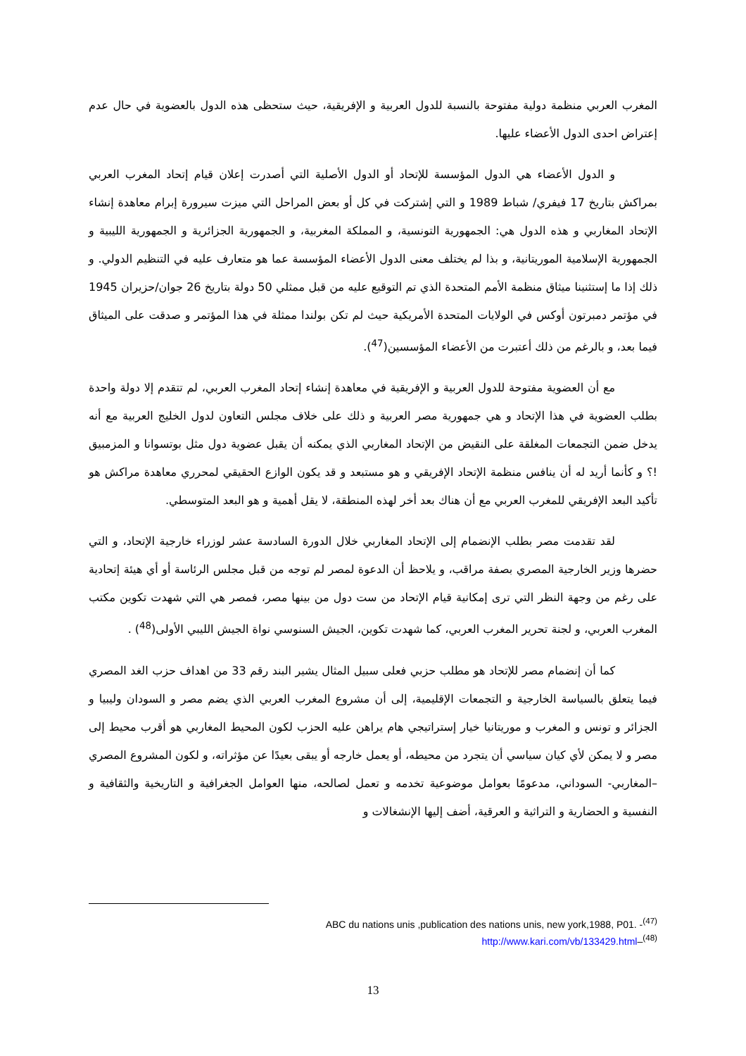المغرب العربي منظمة دولية مفتوحة بالنسبة للدول العربية و الإفريقية، حيث ستحظى هذه الدول بالعضوية في حال عدم إعتراض احدى الدول الأعضاء عليها.
و الدول الأعضاء هي الدول المؤسسة للإتحاد أو الدول الأصلية التي أصدرت إعلان قيام إتحاد المغرب العربي بمراكش بتاريخ 17 فيفري/ شباط 1989 و التي إشتركت في كل أو بعض المراحل التي ميزت سيرورة إبرام معاهدة إنشاء الإتحاد المغاربي و هذه الدول هي: الجمهورية التونسية، و المملكة المغربية، و الجمهورية الجزائرية و الجمهورية الليبية و الجمهورية الإسلامية الموريتانية، و بذا لم يختلف معنى الدول الأعضاء المؤسسة عما هو متعارف عليه في التنظيم الدولي. و ذلك إذا ما إستثنينا ميثاق منظمة الأمم المتحدة الذي تم التوقيع عليه من قبل ممثلي 50 دولة بتاريخ 26 جوان/حزيران 1945 في مؤتمر دمبرتون أوكس في الولايات المتحدة الأمريكية حيث لم تكن بولندا ممثلة في هذا المؤتمر و صدقت على الميثاق فيما بعد، و بالرغم من ذلك أعتبرت من الأعضاء المؤسسين(<sup>47</sup>).
مع أن العضوية مفتوحة للدول العربية و الإفريقية في معاهدة إنشاء إتحاد المغرب العربي، لم تتقدم إلا دولة واحدة بطلب العضوية في هذا الإتحاد و هي جمهورية مصر العربية و ذلك على خلاف مجلس التعاون لدول الخليج العربية مع أنه يدخل ضمن التجمعات المغلقة على النقيض من الإتحاد المغاربي الذي يمكنه أن يقبل عضوية دول مثل بوتسوانا و المزمبيق !؟ و كأنما أريد له أن ينافس منظمة الإتحاد الإفريقي و هو مستبعد و قد يكون الوازع الحقيقي لمحرري معاهدة مراكش هو تأكيد البعد الإفريقي للمغرب العربي مع أن هناك بعد أخر لهذه المنطقة، لا يقل أهمية و هو البعد المتوسطي.
لقد تقدمت مصر بطلب الإنضمام إلى الإتحاد المغاربي خلال الدورة السادسة عشر لوزراء خارجية الإتحاد، و التي حضرها وزير الخارجية المصري بصفة مراقب، و يلاحظ أن الدعوة لمصر لم توجه من قبل مجلس الرئاسة أو أي هيئة إتحادية على رغم من وجهة النظر التي ترى إمكانية قيام الإتحاد من ست دول من بينها مصر، فمصر هي التي شهدت تكوين مكتب المغرب العربي، و لجنة تحرير المغرب العربي، كما شهدت تكوين، الجيش السنوسي نواة الجيش الليبي الأولى(<sup>48</sup>) .
كما أن إنضمام مصر للإتحاد هو مطلب حزبي فعلى سبيل المثال يشير البند رقم 33 من اهداف حزب الغد المصري فيما يتعلق بالسياسة الخارجية و التجمعات الإقليمية، إلى أن مشروع المغرب العربي الذي يضم مصر و السودان وليبيا و الجزائر و تونس و المغرب و موريتانيا خيار إستراتيجي هام يراهن عليه الحزب لكون المحيط المغاربي هو أقرب محيط إلى مصر و لا يمكن لأي كيان سياسي أن يتجرد من محيطه، أو يعمل خارجه أو يبقى بعيدًا عن مؤثراته، و لكون المشروع المصري –المغاربي- السوداني، مدعومًا بعوامل موضوعية تخدمه و تعمل لصالحه، منها العوامل الجغرافية و التاريخية والثقافية و النفسية و الحضارية و التراثية و العرقية، أضف إليها الإنشغالات و
ABC du nations unis ,publication des nations unis, new york,1988, P01. -<sup>(47)</sup>
http://www.kari.com/vb/133429.html–<sup>(48)</sup>
13